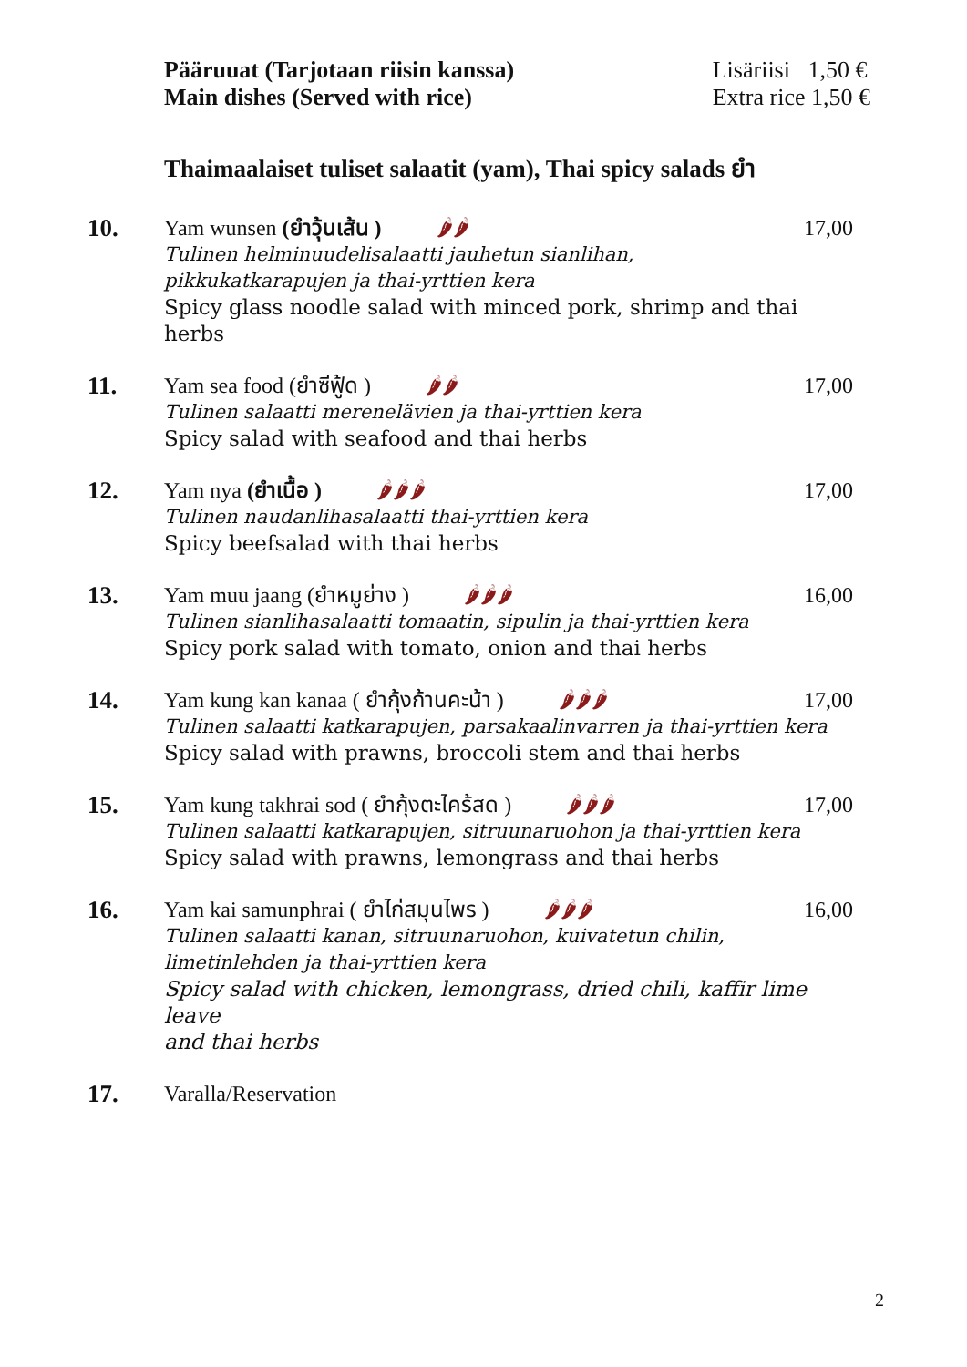Pääruuat (Tarjotaan riisin kanssa)
Main dishes (Served with rice)
Lisäriisi 1,50 €
Extra rice 1,50 €
Thaimaalaiset tuliset salaatit (yam), Thai spicy salads ยำ
10. Yam wunsen (ยำวุ้นเส้น ) 🌶🌶 17,00
Tulinen helminuudelisalaatti jauhetun sianlihan,
pikkukatkarapujen ja thai-yrttien kera
Spicy glass noodle salad with minced pork, shrimp and thai herbs
11. Yam sea food (ยำซีฟู้ด ) 🌶🌶 17,00
Tulinen salaatti merenelävien ja thai-yrttien kera
Spicy salad with seafood and thai herbs
12. Yam nya (ยำเนื้อ ) 🌶🌶🌶 17,00
Tulinen naudanlihasalaatti thai-yrttien kera
Spicy beefsalad with thai herbs
13. Yam muu jaang (ยำหมูย่าง ) 🌶🌶🌶 16,00
Tulinen sianlihasalaatti tomaatin, sipulin ja thai-yrttien kera
Spicy pork salad with tomato, onion and thai herbs
14. Yam kung kan kanaa ( ยำกุ้งก้านคะน้า ) 🌶🌶🌶 17,00
Tulinen salaatti katkarapujen, parsakaalinvarren ja thai-yrttien kera
Spicy salad with prawns, broccoli stem and thai herbs
15. Yam kung takhrai sod ( ยำกุ้งตะไคร้สด ) 🌶🌶🌶 17,00
Tulinen salaatti katkarapujen, sitruunaruohon ja thai-yrttien kera
Spicy salad with prawns, lemongrass and thai herbs
16. Yam kai samunphrai ( ยำไก่สมุนไพร ) 🌶🌶🌶 16,00
Tulinen salaatti kanan, sitruunaruohon, kuivatetun chilin,
limetinlehden ja thai-yrttien kera
Spicy salad with chicken, lemongrass, dried chili, kaffir lime leave
and thai herbs
17. Varalla/Reservation
2